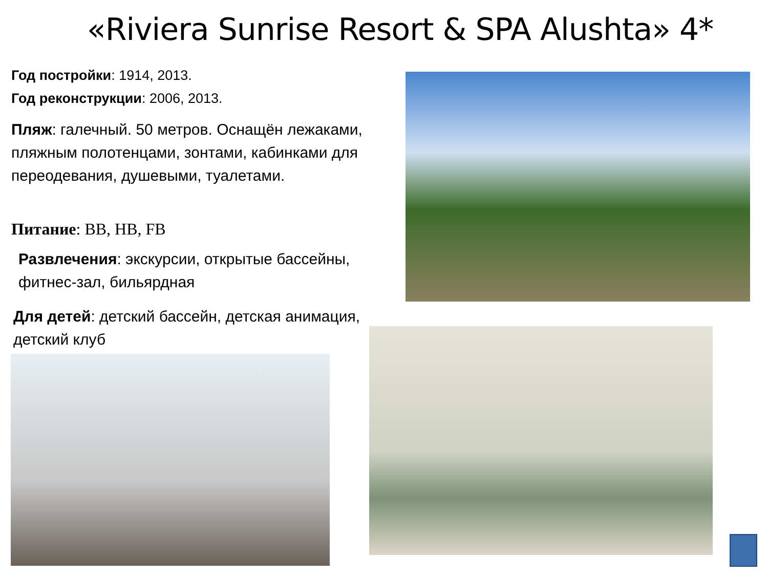«Riviera Sunrise Resort & SPA Alushta» 4*
Год постройки: 1914, 2013.
Год реконструкции: 2006, 2013.
Пляж: галечный. 50 метров. Оснащён лежаками, пляжным полотенцами, зонтами, кабинками для переодевания, душевыми, туалетами.
Питание: BB, HB, FB
Развлечения: экскурсии, открытые бассейны,
фитнес-зал, бильярдная
Для детей: детский бассейн, детская анимация, детский клуб